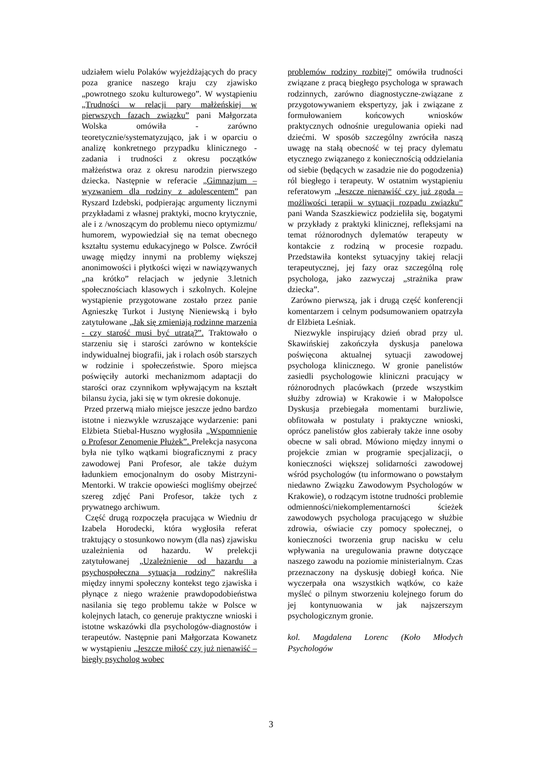udziałem wielu Polaków wyjeżdżających do pracy poza granice naszego kraju czy zjawisko „powrotnego szoku kulturowego”. W wystąpieniu „Trudności w relacji pary małżeńskiej w pierwszych fazach związku” pani Małgorzata Wolska omówiła - zarówno teoretycznie/systematyzująco, jak i w oparciu o analizę konkretnego przypadku klinicznego - zadania i trudności z okresu początków małżeństwa oraz z okresu narodzin pierwszego dziecka. Następnie w referacie „Gimnazjum – wyzwaniem dla rodziny z adolescentem” pan Ryszard Izdebski, podpierając argumenty licznymi przykładami z własnej praktyki, mocno krytycznie, ale i z /wnoszącym do problemu nieco optymizmu/ humorem, wypowiedział się na temat obecnego kształtu systemu edukacyjnego w Polsce. Zwrócił uwagę między innymi na problemy większej anonimowości i płytkości więzi w nawiązywanych „na krótko” relacjach w jedynie 3.letnich społecznościach klasowych i szkolnych. Kolejne wystąpienie przygotowane zostało przez panie Agnieszkę Turkot i Justynę Nieniewską i było zatytułowane „Jak się zmieniają rodzinne marzenia - czy starość musi być utratą?”. Traktowało o starzeniu się i starości zarówno w kontekście indywidualnej biografii, jak i rolach osób starszych w rodzinie i społeczeństwie. Sporo miejsca poświęciły autorki mechanizmom adaptacji do starości oraz czynnikom wpływającym na kształt bilansu życia, jaki się w tym okresie dokonuje.
Przed przerwą miało miejsce jeszcze jedno bardzo istotne i niezwykle wzruszające wydarzenie: pani Elżbieta Stiebal-Huszno wygłosiła „Wspomnienie o Profesor Zenomenie Płużek”. Prelekcja nasycona była nie tylko wątkami biograficznymi z pracy zawodowej Pani Profesor, ale także dużym ładunkiem emocjonalnym do osoby Mistrzyni-Mentorki. W trakcie opowieści mogliśmy obejrzeć szereg zdjęć Pani Profesor, także tych z prywatnego archiwum.
Część drugą rozpoczęła pracująca w Wiedniu dr Izabela Horodecki, która wygłosiła referat traktujący o stosunkowo nowym (dla nas) zjawisku uzależnienia od hazardu. W prelekcji zatytułowanej „Uzależnienie od hazardu a psychospołeczna sytuacja rodziny” nakreśliła między innymi społeczny kontekst tego zjawiska i płynące z niego wrażenie prawdopodobieństwa nasilania się tego problemu także w Polsce w kolejnych latach, co generuje praktyczne wnioski i istotne wskazówki dla psychologów-diagnostów i terapeutów. Następnie pani Małgorzata Kowanetz w wystąpieniu „Jeszcze miłość czy już nienawiść – biegły psycholog wobec
problemów rodziny rozbitej” omówiła trudności związane z pracą biegłego psychologa w sprawach rodzinnych, zarówno diagnostyczne-związane z przygotowywaniem ekspertyzy, jak i związane z formułowaniem końcowych wniosków praktycznych odnośnie uregulowania opieki nad dziećmi. W sposób szczególny zwróciła naszą uwagę na stałą obecność w tej pracy dylematu etycznego związanego z koniecznością oddzielania od siebie (będących w zasadzie nie do pogodzenia) ról biegłego i terapeuty. W ostatnim wystąpieniu referatowym „Jeszcze nienawiść czy już zgoda – możliwości terapii w sytuacji rozpadu związku” pani Wanda Szaszkiewicz podzieliła się, bogatymi w przykłady z praktyki klinicznej, refleksjami na temat różnorodnych dylematów terapeuty w kontakcie z rodziną w procesie rozpadu. Przedstawiła kontekst sytuacyjny takiej relacji terapeutycznej, jej fazy oraz szczególną rolę psychologa, jako zazwyczaj „strażnika praw dziecka”.
Zarówno pierwszą, jak i drugą część konferencji komentarzem i celnym podsumowaniem opatrzyła dr Elżbieta Leśniak.
Niezwykle inspirujący dzień obrad przy ul. Skawińskiej zakończyła dyskusja panelowa poświęcona aktualnej sytuacji zawodowej psychologa klinicznego. W gronie panelistów zasiedli psychologowie kliniczni pracujący w różnorodnych placówkach (przede wszystkim służby zdrowia) w Krakowie i w Małopolsce Dyskusja przebiegała momentami burzliwie, obfitowała w postulaty i praktyczne wnioski, oprócz panelistów głos zabierały także inne osoby obecne w sali obrad. Mówiono między innymi o projekcie zmian w programie specjalizacji, o konieczności większej solidarności zawodowej wśród psychologów (tu informowano o powstałym niedawno Związku Zawodowym Psychologów w Krakowie), o rodzącym istotne trudności problemie odmienności/niekomplementarności ścieżek zawodowych psychologa pracującego w służbie zdrowia, oświacie czy pomocy społecznej, o konieczności tworzenia grup nacisku w celu wpływania na uregulowania prawne dotyczące naszego zawodu na poziomie ministerialnym. Czas przeznaczony na dyskusję dobiegł końca. Nie wyczerpała ona wszystkich wątków, co każe myśleć o pilnym stworzeniu kolejnego forum do jej kontynuowania w jak najszerszym psychologicznym gronie.
kol. Magdalena Lorenc (Koło Młodych Psychologów
3